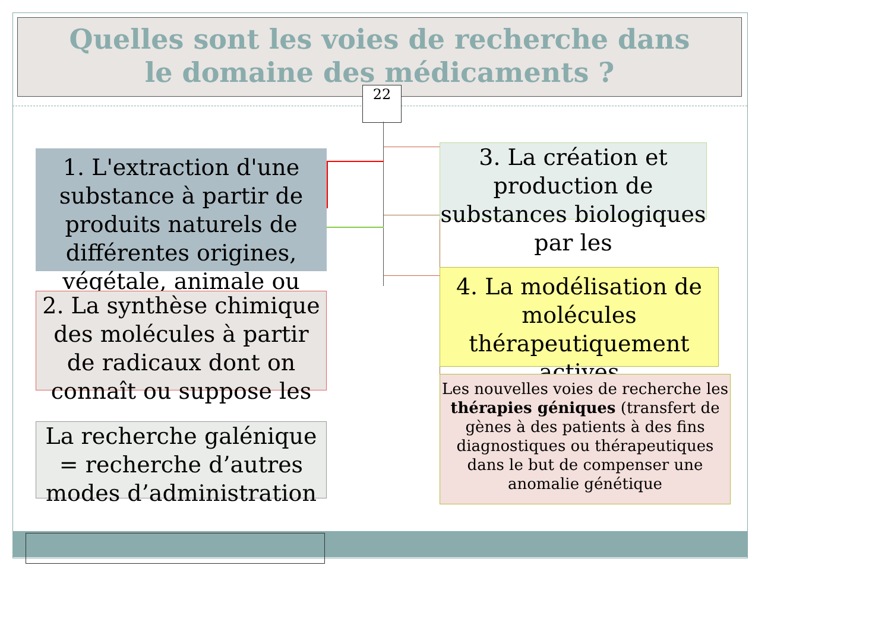Quelles sont les voies de recherche dans
le domaine des médicaments ?
22
1. L'extraction d'une substance à partir de produits naturels de différentes origines, végétale, animale ou
2. La synthèse chimique des molécules à partir de radicaux dont on connaît ou suppose les
La recherche galénique = recherche d’autres modes d’administration
3. La création et production de substances biologiques par les
4. La modélisation de molécules thérapeutiquement actives
Les nouvelles voies de recherche les thérapies géniques (transfert de gènes à des patients à des fins diagnostiques ou thérapeutiques dans le but de compenser une anomalie génétique